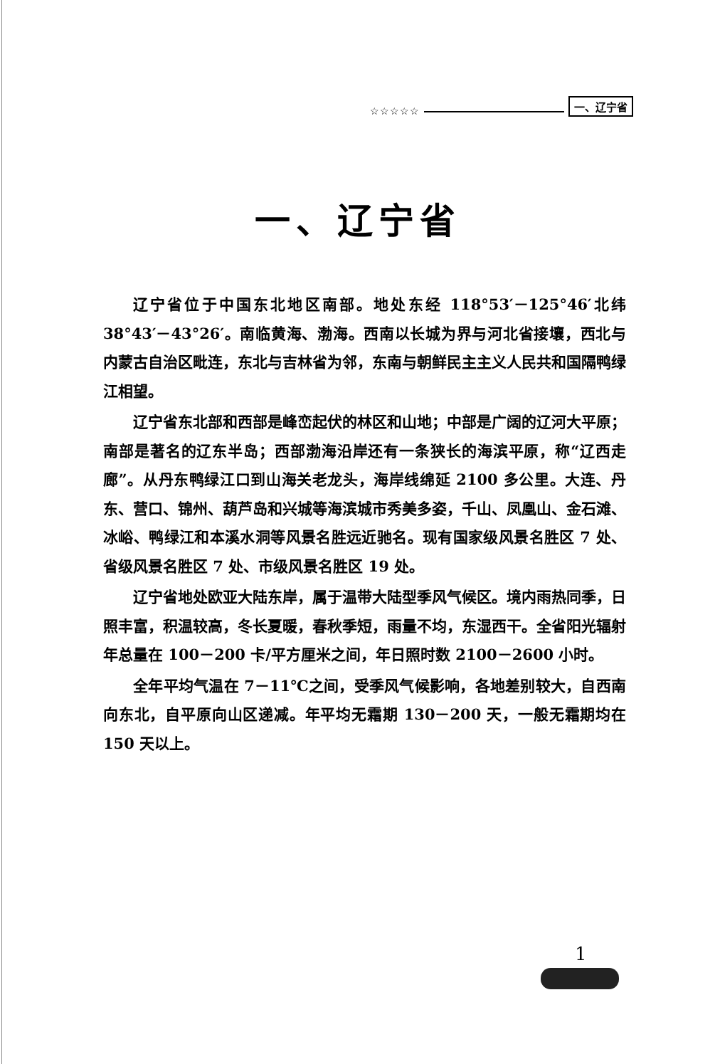☆☆☆☆☆ 一、辽宁省
一、辽宁省
辽宁省位于中国东北地区南部。地处东经 118°53′－125°46′北纬 38°43′－43°26′。南临黄海、渤海。西南以长城为界与河北省接壤，西北与内蒙古自治区毗连，东北与吉林省为邻，东南与朝鲜民主主义人民共和国隔鸭绿江相望。
辽宁省东北部和西部是峰峦起伏的林区和山地；中部是广阔的辽河大平原；南部是著名的辽东半岛；西部渤海沿岸还有一条狭长的海滨平原，称“辽西走廊”。从丹东鸭绿江口到山海关老龙头，海岸线绵延 2100 多公里。大连、丹东、营口、锦州、葫芦岛和兴城等海滨城市秀美多姿，千山、凤凰山、金石滩、冰峪、鸭绿江和本溪水洞等风景名胜远近驰名。现有国家级风景名胜区 7 处、省级风景名胜区 7 处、市级风景名胜区 19 处。
辽宁省地处欧亚大陆东岸，属于温带大陆型季风气候区。境内雨热同季，日照丰富，积温较高，冬长夏暖，春秋季短，雨量不均，东湿西干。全省阳光辐射年总量在 100－200 卡/平方厘米之间，年日照时数 2100－2600 小时。
全年平均气温在 7－11℃之间，受季风气候影响，各地差别较大，自西南向东北，自平原向山区递减。年平均无霜期 130－200 天，一般无霜期均在 150 天以上。
1